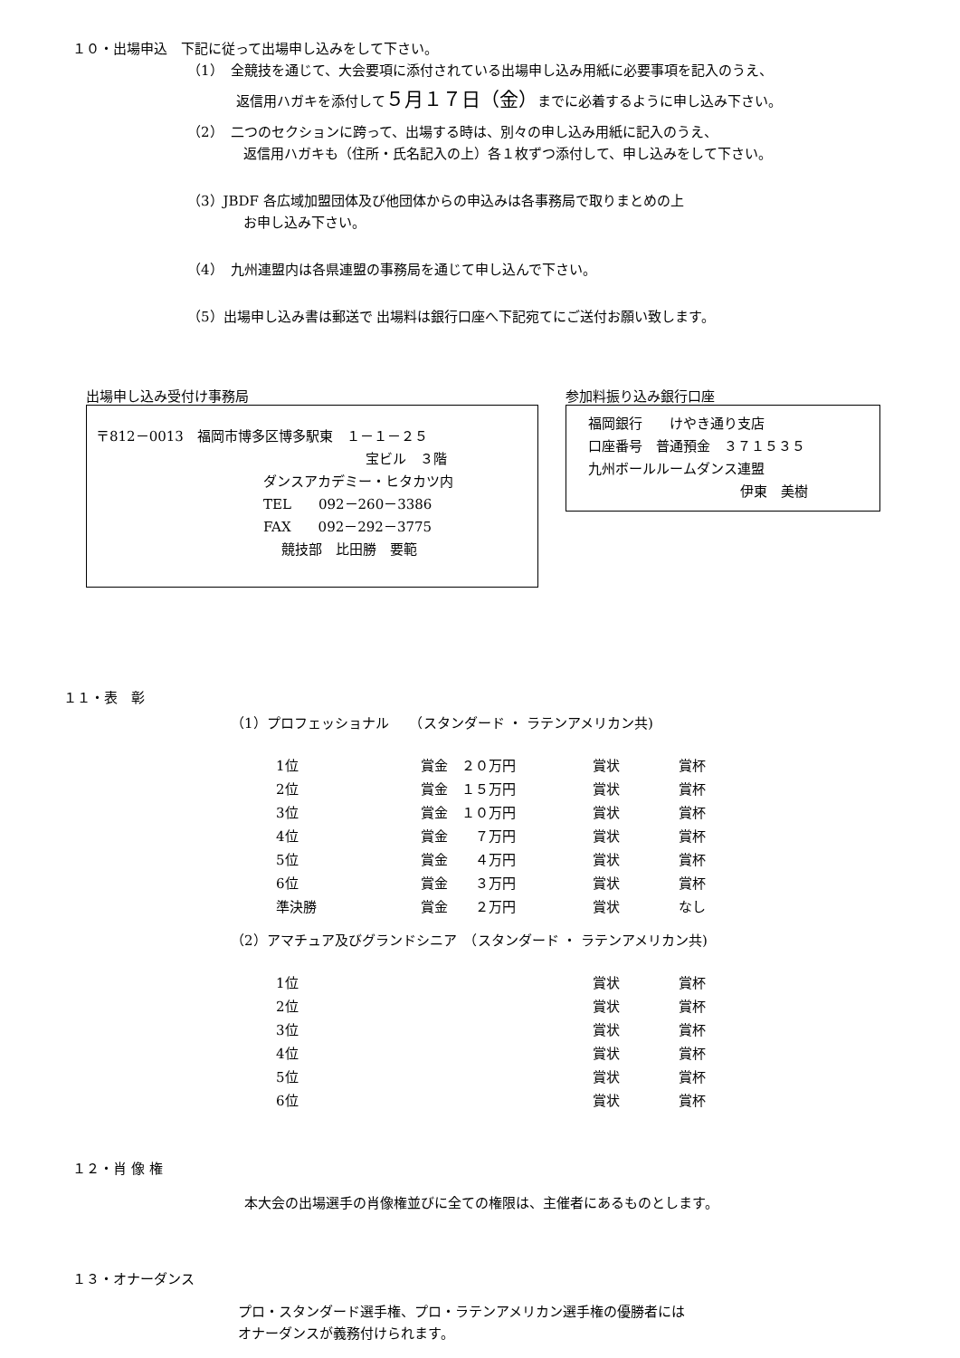１０・出場申込　下記に従って出場申し込みをして下さい。
（1）　全競技を通じて、大会要項に添付されている出場申し込み用紙に必要事項を記入のうえ、
返信用ハガキを添付して５月１７日（金）までに必着するように申し込み下さい。
（2）　二つのセクションに跨って、出場する時は、別々の申し込み用紙に記入のうえ、
返信用ハガキも（住所・氏名記入の上）各１枚ずつ添付して、申し込みをして下さい。
（3）JBDF 各広域加盟団体及び他団体からの申込みは各事務局で取りまとめの上
お申し込み下さい。
（4）　九州連盟内は各県連盟の事務局を通じて申し込んで下さい。
（5）出場申し込み書は郵送で 出場料は銀行口座へ下記宛てにご送付お願い致します。
出場申し込み受付け事務局
〒812－0013　福岡市博多区博多駅東　１－１－２５
宝ビル　３階
ダンスアカデミー・ヒタカツ内
TEL　　092－260－3386
FAX　　092－292－3775
競技部　比田勝　要範
参加料振り込み銀行口座
福岡銀行　　けやき通り支店
口座番号　普通預金　３７１５３５
九州ボールルームダンス連盟
伊東　美樹
１１・表　彰
（1）プロフェッショナル　　（スタンダード ・ ラテンアメリカン共)
| 1位 | 賞金 ２０万円 | 賞状 | 賞杯 |
| 2位 | 賞金 １５万円 | 賞状 | 賞杯 |
| 3位 | 賞金 １０万円 | 賞状 | 賞杯 |
| 4位 | 賞金 ７万円 | 賞状 | 賞杯 |
| 5位 | 賞金 ４万円 | 賞状 | 賞杯 |
| 6位 | 賞金 ３万円 | 賞状 | 賞杯 |
| 準決勝 | 賞金 ２万円 | 賞状 | なし |
（2）アマチュア及びグランドシニア　（スタンダード ・ ラテンアメリカン共)
| 1位 | 賞状 | 賞杯 |
| 2位 | 賞状 | 賞杯 |
| 3位 | 賞状 | 賞杯 |
| 4位 | 賞状 | 賞杯 |
| 5位 | 賞状 | 賞杯 |
| 6位 | 賞状 | 賞杯 |
１２・肖 像 権
本大会の出場選手の肖像権並びに全ての権限は、主催者にあるものとします。
１３・オナーダンス
プロ・スタンダード選手権、プロ・ラテンアメリカン選手権の優勝者には
オナーダンスが義務付けられます。